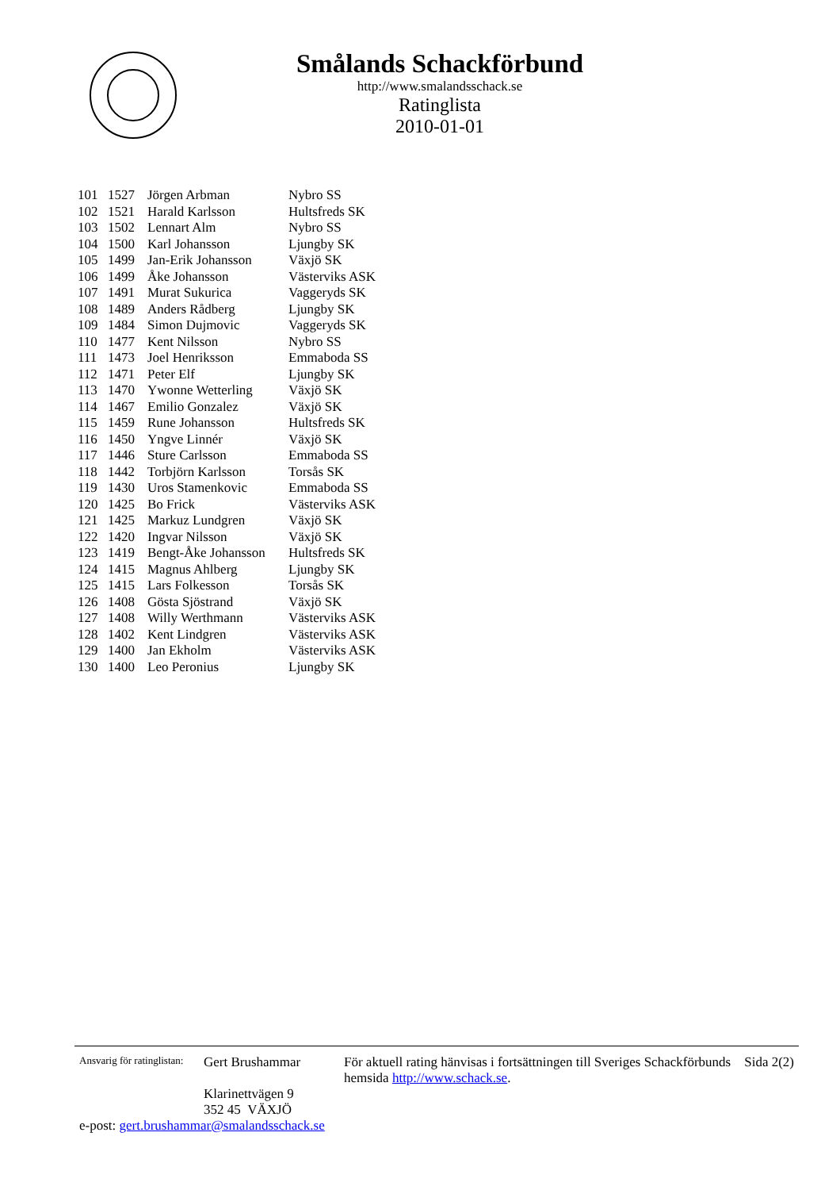Smålands Schackförbund
http://www.smalandsschack.se
Ratinglista
2010-01-01
| 101 | 1527 | Jörgen Arbman | Nybro SS |
| 102 | 1521 | Harald Karlsson | Hultsfreds SK |
| 103 | 1502 | Lennart Alm | Nybro SS |
| 104 | 1500 | Karl Johansson | Ljungby SK |
| 105 | 1499 | Jan-Erik Johansson | Växjö SK |
| 106 | 1499 | Åke Johansson | Västerviks ASK |
| 107 | 1491 | Murat Sukurica | Vaggeryds SK |
| 108 | 1489 | Anders Rådberg | Ljungby SK |
| 109 | 1484 | Simon Dujmovic | Vaggeryds SK |
| 110 | 1477 | Kent Nilsson | Nybro SS |
| 111 | 1473 | Joel Henriksson | Emmaboda SS |
| 112 | 1471 | Peter Elf | Ljungby SK |
| 113 | 1470 | Ywonne Wetterling | Växjö SK |
| 114 | 1467 | Emilio Gonzalez | Växjö SK |
| 115 | 1459 | Rune Johansson | Hultsfreds SK |
| 116 | 1450 | Yngve Linnér | Växjö SK |
| 117 | 1446 | Sture Carlsson | Emmaboda SS |
| 118 | 1442 | Torbjörn Karlsson | Torsås SK |
| 119 | 1430 | Uros Stamenkovic | Emmaboda SS |
| 120 | 1425 | Bo Frick | Västerviks ASK |
| 121 | 1425 | Markuz Lundgren | Växjö SK |
| 122 | 1420 | Ingvar Nilsson | Växjö SK |
| 123 | 1419 | Bengt-Åke Johansson | Hultsfreds SK |
| 124 | 1415 | Magnus Ahlberg | Ljungby SK |
| 125 | 1415 | Lars Folkesson | Torsås SK |
| 126 | 1408 | Gösta Sjöstrand | Växjö SK |
| 127 | 1408 | Willy Werthmann | Västerviks ASK |
| 128 | 1402 | Kent Lindgren | Västerviks ASK |
| 129 | 1400 | Jan Ekholm | Västerviks ASK |
| 130 | 1400 | Leo Peronius | Ljungby SK |
Ansvarig för ratinglistan:
Gert Brushammar
Klarinettvägen 9
352 45 VÄXJÖ
För aktuell rating hänvisas i fortsättningen till Sveriges Schackförbunds hemsida http://www.schack.se.
Sida 2(2)
e-post: gert.brushammar@smalandsschack.se